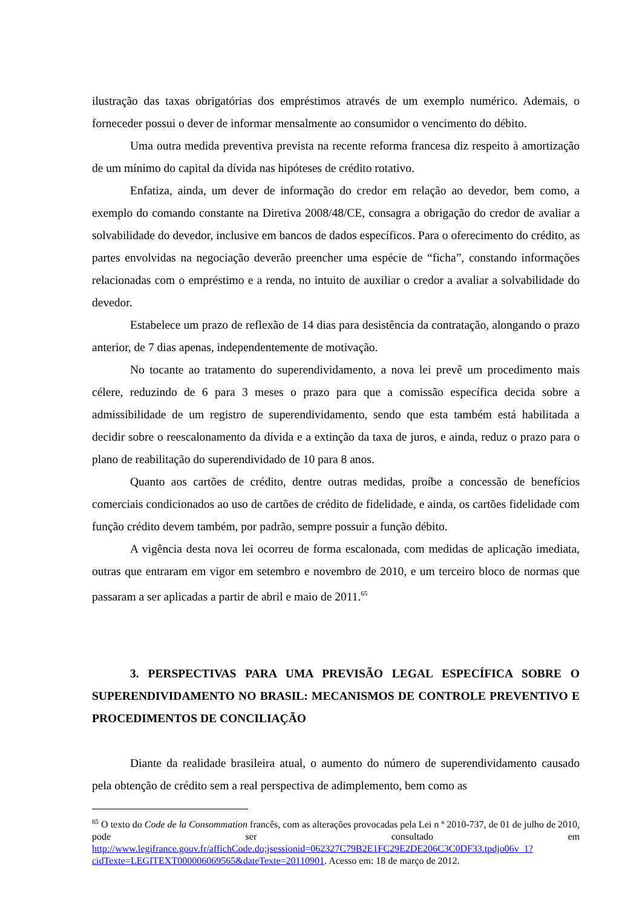ilustração das taxas obrigatórias dos empréstimos através de um exemplo numérico. Ademais, o forneceder possui o dever de informar mensalmente ao consumidor o vencimento do débito.
Uma outra medida preventiva prevista na recente reforma francesa diz respeito à amortização de um mínimo do capital da dívida nas hipóteses de crédito rotativo.
Enfatiza, ainda, um dever de informação do credor em relação ao devedor, bem como, a exemplo do comando constante na Diretiva 2008/48/CE, consagra a obrigação do credor de avaliar a solvabilidade do devedor, inclusive em bancos de dados específicos. Para o oferecimento do crédito, as partes envolvidas na negociação deverão preencher uma espécie de “ficha”, constando informações relacionadas com o empréstimo e a renda, no intuito de auxiliar o credor a avaliar a solvabilidade do devedor.
Estabelece um prazo de reflexão de 14 dias para desistência da contratação, alongando o prazo anterior, de 7 dias apenas, independentemente de motivação.
No tocante ao tratamento do superendividamento, a nova lei prevê um procedimento mais célere, reduzindo de 6 para 3 meses o prazo para que a comissão específica decida sobre a admissibilidade de um registro de superendividamento, sendo que esta também está habilitada a decidir sobre o reescalonamento da dívida e a extinção da taxa de juros, e ainda, reduz o prazo para o plano de reabilitação do superendividado de 10 para 8 anos.
Quanto aos cartões de crédito, dentre outras medidas, proíbe a concessão de benefícios comerciais condicionados ao uso de cartões de crédito de fidelidade, e ainda, os cartões fidelidade com função crédito devem também, por padrão, sempre possuir a função débito.
A vigência desta nova lei ocorreu de forma escalonada, com medidas de aplicação imediata, outras que entraram em vigor em setembro e novembro de 2010, e um terceiro bloco de normas que passaram a ser aplicadas a partir de abril e maio de 2011.<sup>65</sup>
3. PERSPECTIVAS PARA UMA PREVISÃO LEGAL ESPECÍFICA SOBRE O SUPERENDIVIDAMENTO NO BRASIL: MECANISMOS DE CONTROLE PREVENTIVO E PROCEDIMENTOS DE CONCILIAÇÃO
Diante da realidade brasileira atual, o aumento do número de superendividamento causado pela obtenção de crédito sem a real perspectiva de adimplemento, bem como as
<sup>65</sup> O texto do Code de la Consommation francês, com as alterações provocadas pela Lei n º 2010-737, de 01 de julho de 2010, pode ser consultado em http://www.legifrance.gouv.fr/affichCode.do;jsessionid=062327C79B2E1FC29E2DE206C3C0DF33.tpdjo06v_1?cidTexte=LEGITEXT000006069565&dateTexte=20110901. Acesso em: 18 de março de 2012.